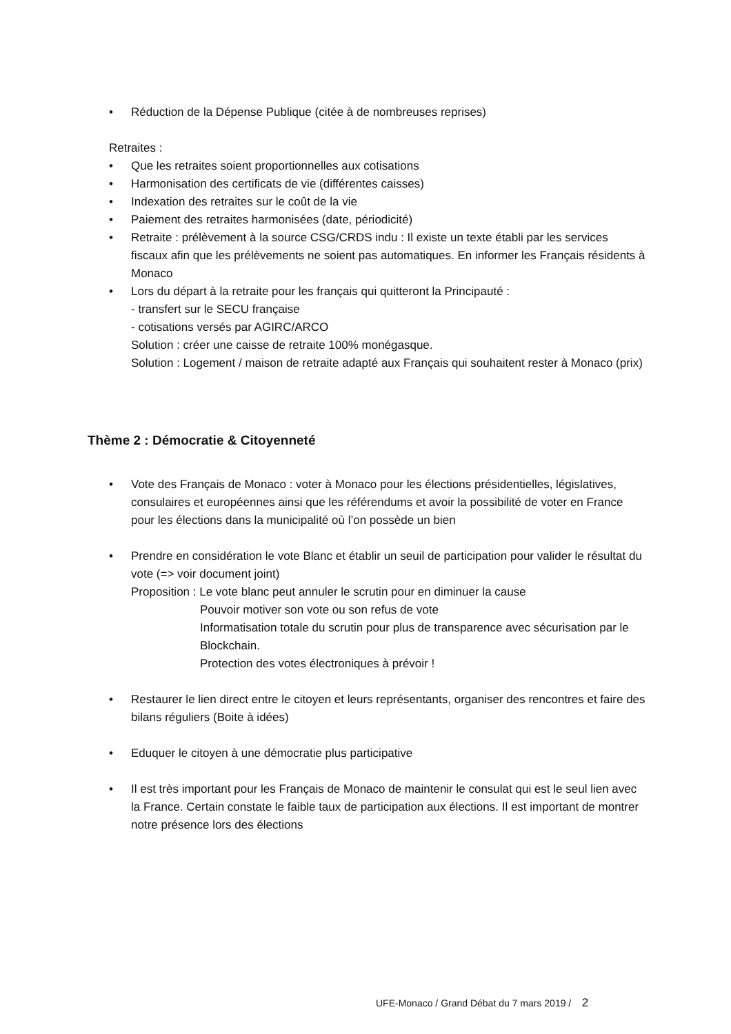• Réduction de la Dépense Publique (citée à de nombreuses reprises)
Retraites :
• Que les retraites soient proportionnelles aux cotisations
• Harmonisation des certificats de vie (différentes caisses)
• Indexation des retraites sur le coût de la vie
• Paiement des retraites harmonisées (date, périodicité)
• Retraite : prélèvement à la source CSG/CRDS indu : Il existe un texte établi par les services fiscaux afin que les prélèvements ne soient pas automatiques. En informer les Français résidents à Monaco
• Lors du départ à la retraite pour les français qui quitteront la Principauté :
- transfert sur le SECU française
- cotisations versés par AGIRC/ARCO
Solution : créer une caisse de retraite 100% monégasque.
Solution : Logement / maison de retraite adapté aux Français qui souhaitent rester à Monaco (prix)
Thème 2 : Démocratie & Citoyenneté
• Vote des Français de Monaco : voter à Monaco pour les élections présidentielles, législatives, consulaires et européennes ainsi que les référendums et avoir la possibilité de voter en France pour les élections dans la municipalité où l’on possède un bien
• Prendre en considération le vote Blanc et établir un seuil de participation pour valider le résultat du vote (=> voir document joint)
Proposition : Le vote blanc peut annuler le scrutin pour en diminuer la cause
Pouvoir motiver son vote ou son refus de vote
Informatisation totale du scrutin pour plus de transparence avec sécurisation par le Blockchain.
Protection des votes électroniques à prévoir !
• Restaurer le lien direct entre le citoyen et leurs représentants, organiser des rencontres et faire des bilans réguliers (Boite à idées)
• Eduquer le citoyen à une démocratie plus participative
• Il est très important pour les Français de Monaco de maintenir le consulat qui est le seul lien avec la France. Certain constate le faible taux de participation aux élections. Il est important de montrer notre présence lors des élections
UFE-Monaco / Grand Débat du 7 mars 2019 / 2